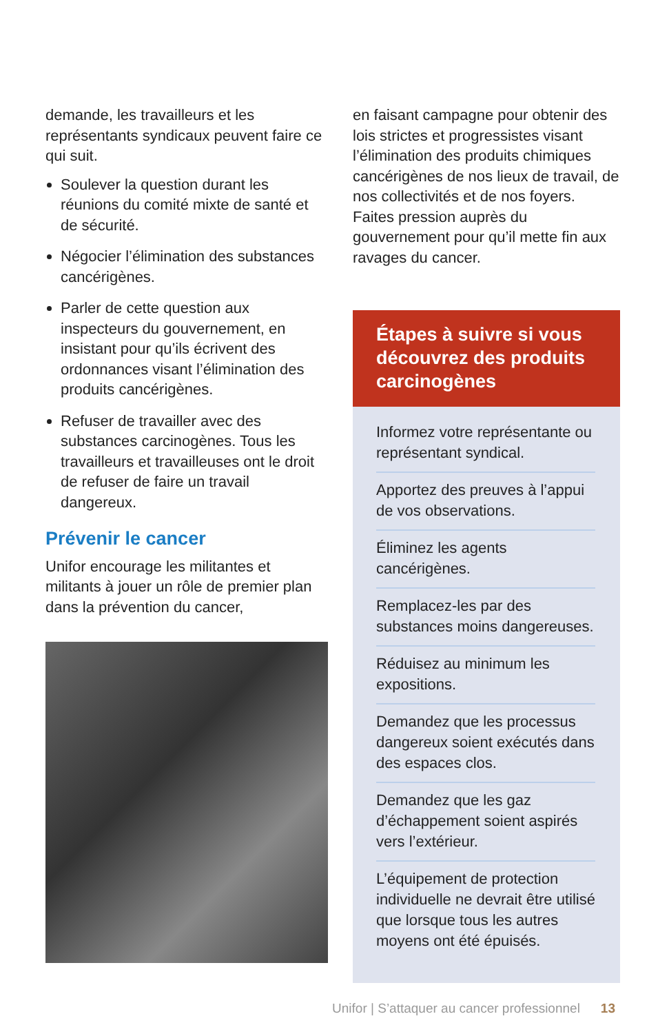demande, les travailleurs et les représentants syndicaux peuvent faire ce qui suit.
Soulever la question durant les réunions du comité mixte de santé et de sécurité.
Négocier l’élimination des substances cancérigènes.
Parler de cette question aux inspecteurs du gouvernement, en insistant pour qu’ils écrivent des ordonnances visant l’élimination des produits cancérigènes.
Refuser de travailler avec des substances carcinogènes. Tous les travailleurs et travailleuses ont le droit de refuser de faire un travail dangereux.
Prévenir le cancer
Unifor encourage les militantes et militants à jouer un rôle de premier plan dans la prévention du cancer,
en faisant campagne pour obtenir des lois strictes et progressistes visant l’élimination des produits chimiques cancérigènes de nos lieux de travail, de nos collectivités et de nos foyers. Faites pression auprès du gouvernement pour qu’il mette fin aux ravages du cancer.
Étapes à suivre si vous découvrez des produits carcinogènes
Informez votre représentante ou représentant syndical.
Apportez des preuves à l’appui de vos observations.
Éliminez les agents cancérigènes.
Remplacez-les par des substances moins dangereuses.
Réduisez au minimum les expositions.
Demandez que les processus dangereux soient exécutés dans des espaces clos.
Demandez que les gaz d’échappement soient aspirés vers l’extérieur.
L’équipement de protection individuelle ne devrait être utilisé que lorsque tous les autres moyens ont été épuisés.
Unifor | S’attaquer au cancer professionnel 13